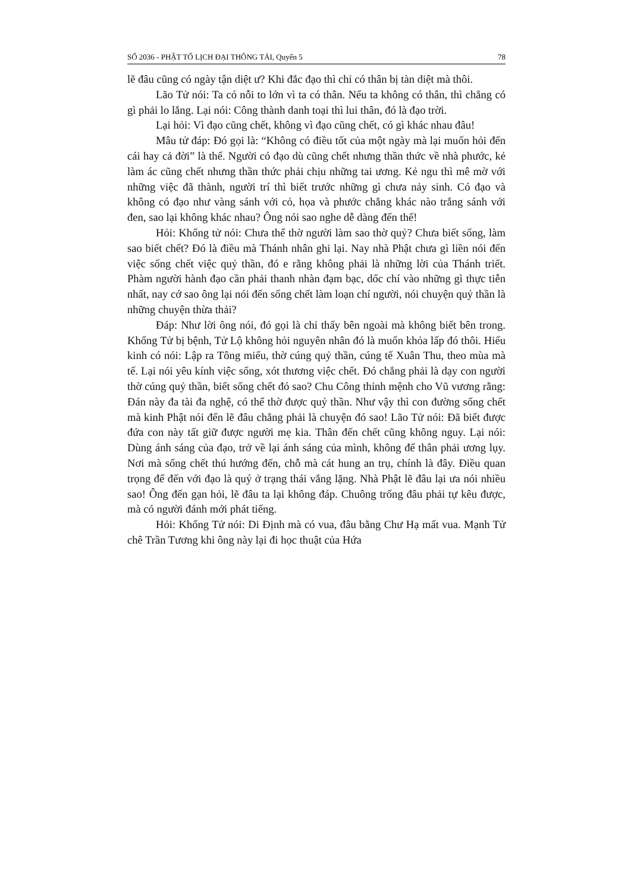SỐ 2036 - PHẬT TỔ LỊCH ĐẠI THÔNG TẢI, Quyển 5 78
lẽ đâu cũng có ngày tận diệt ư? Khi đắc đạo thì chỉ có thân bị tàn diệt mà thôi.
Lão Tử nói: Ta có nỗi to lớn vì ta có thân. Nếu ta không có thân, thì chẳng có gì phải lo lắng. Lại nói: Công thành danh toại thì lui thân, đó là đạo trời.
Lại hỏi: Vì đạo cũng chết, không vì đạo cũng chết, có gì khác nhau đâu!
Mâu tử đáp: Đó gọi là: “Không có điều tốt của một ngày mà lại muốn hỏi đến cái hay cả đời” là thế. Người có đạo dù cũng chết nhưng thần thức về nhà phước, kẻ làm ác cũng chết nhưng thần thức phải chịu những tai ương. Kẻ ngu thì mê mờ với những việc đã thành, người trí thì biết trước những gì chưa nảy sinh. Có đạo và không có đạo như vàng sánh với cỏ, họa và phước chẳng khác nào trắng sánh với đen, sao lại không khác nhau? Ông nói sao nghe dễ dàng đến thế!
Hỏi: Khổng tử nói: Chưa thể thờ người làm sao thờ quỷ? Chưa biết sống, làm sao biết chết? Đó là điều mà Thánh nhân ghi lại. Nay nhà Phật chưa gì liền nói đến việc sống chết việc quỷ thần, đó e rằng không phải là những lời của Thánh triết. Phàm người hành đạo cần phải thanh nhàn đạm bạc, dốc chí vào những gì thực tiễn nhất, nay cớ sao ông lại nói đến sống chết làm loạn chí người, nói chuyện quỷ thần là những chuyện thừa thải?
Đáp: Như lời ông nói, đó gọi là chỉ thấy bên ngoài mà không biết bên trong. Khổng Tử bị bệnh, Tử Lộ không hỏi nguyên nhân đó là muốn khỏa lấp đó thôi. Hiếu kinh có nói: Lập ra Tông miếu, thờ cúng quỷ thần, cúng tế Xuân Thu, theo mùa mà tế. Lại nói yêu kính việc sống, xót thương việc chết. Đó chẳng phải là dạy con người thờ cúng quỷ thần, biết sống chết đó sao? Chu Công thỉnh mệnh cho Vũ vương rằng: Đán này đa tài đa nghệ, có thể thờ được quỷ thần. Như vậy thì con đường sống chết mà kinh Phật nói đến lẽ đâu chẳng phải là chuyện đó sao! Lão Tử nói: Đã biết được đứa con này tất giữ được người mẹ kia. Thân đến chết cũng không nguy. Lại nói: Dùng ánh sáng của đạo, trở về lại ánh sáng của mình, không để thân phải ương lụy. Nơi mà sống chết thú hướng đến, chỗ mà cát hung an trụ, chính là đây. Điều quan trọng để đến với đạo là quý ở trạng thái vắng lặng. Nhà Phật lẽ đâu lại ưa nói nhiều sao! Ông đến gạn hỏi, lẽ đâu ta lại không đáp. Chuông trống đâu phải tự kêu được, mà có người đánh mới phát tiếng.
Hỏi: Khổng Tử nói: Di Định mà có vua, đâu bằng Chư Hạ mất vua. Mạnh Tử chê Trần Tương khi ông này lại đi học thuật của Hứa